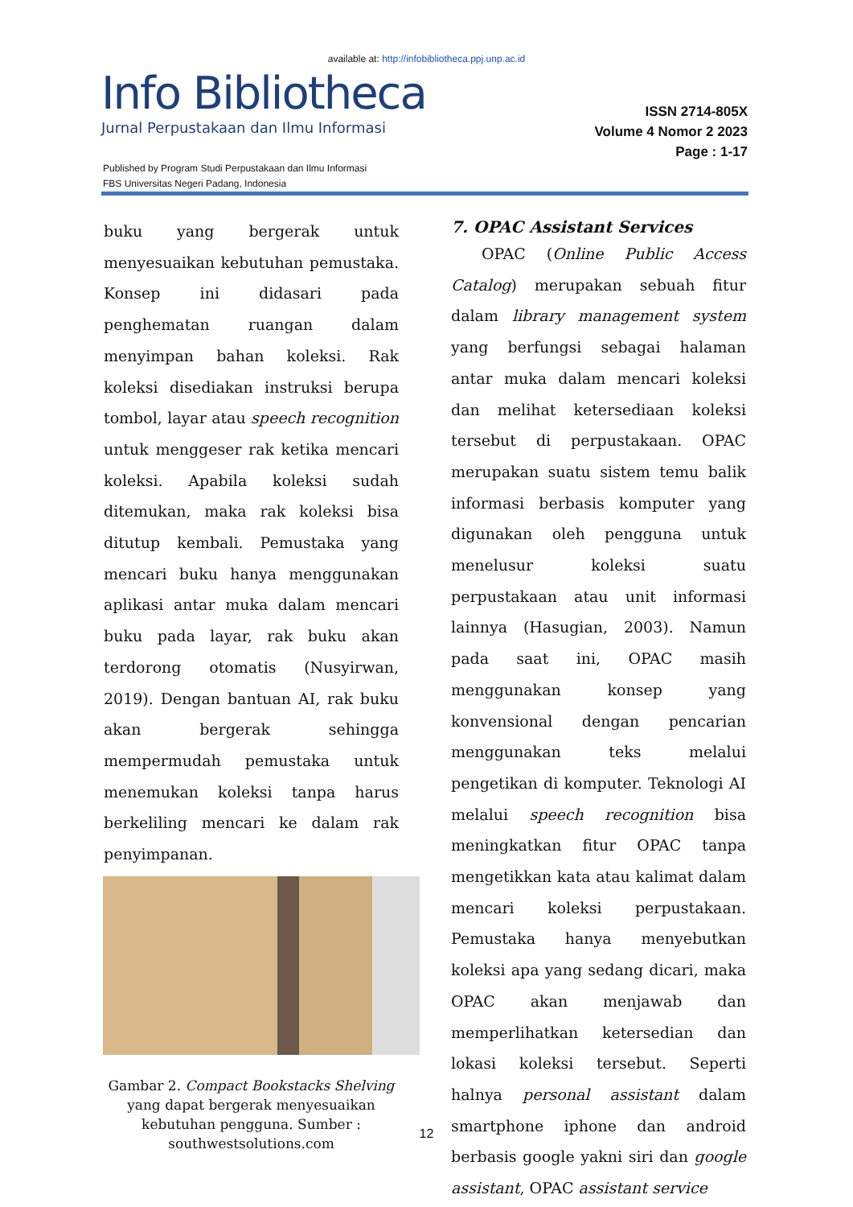available at: http://infobibliotheca.ppj.unp.ac.id
Info Bibliotheca
Jurnal Perpustakaan dan Ilmu Informasi
ISSN 2714-805X
Volume 4 Nomor 2 2023
Page : 1-17
Published by Program Studi Perpustakaan dan Ilmu Informasi
FBS Universitas Negeri Padang, Indonesia
buku yang bergerak untuk menyesuaikan kebutuhan pemustaka. Konsep ini didasari pada penghematan ruangan dalam menyimpan bahan koleksi. Rak koleksi disediakan instruksi berupa tombol, layar atau speech recognition untuk menggeser rak ketika mencari koleksi. Apabila koleksi sudah ditemukan, maka rak koleksi bisa ditutup kembali. Pemustaka yang mencari buku hanya menggunakan aplikasi antar muka dalam mencari buku pada layar, rak buku akan terdorong otomatis (Nusyirwan, 2019). Dengan bantuan AI, rak buku akan bergerak sehingga mempermudah pemustaka untuk menemukan koleksi tanpa harus berkeliling mencari ke dalam rak penyimpanan.
Gambar 2. Compact Bookstacks Shelving
yang dapat bergerak menyesuaikan
kebutuhan pengguna. Sumber :
southwestsolutions.com
7. OPAC Assistant Services
  OPAC (Online Public Access Catalog) merupakan sebuah fitur dalam library management system yang berfungsi sebagai halaman antar muka dalam mencari koleksi dan melihat ketersediaan koleksi tersebut di perpustakaan. OPAC merupakan suatu sistem temu balik informasi berbasis komputer yang digunakan oleh pengguna untuk menelusur koleksi suatu perpustakaan atau unit informasi lainnya (Hasugian, 2003). Namun pada saat ini, OPAC masih menggunakan konsep yang konvensional dengan pencarian menggunakan teks melalui pengetikan di komputer. Teknologi AI melalui speech recognition bisa meningkatkan fitur OPAC tanpa mengetikkan kata atau kalimat dalam mencari koleksi perpustakaan. Pemustaka hanya menyebutkan koleksi apa yang sedang dicari, maka OPAC akan menjawab dan memperlihatkan ketersedian dan lokasi koleksi tersebut. Seperti halnya personal assistant dalam smartphone iphone dan android berbasis google yakni siri dan google assistant, OPAC assistant service
12